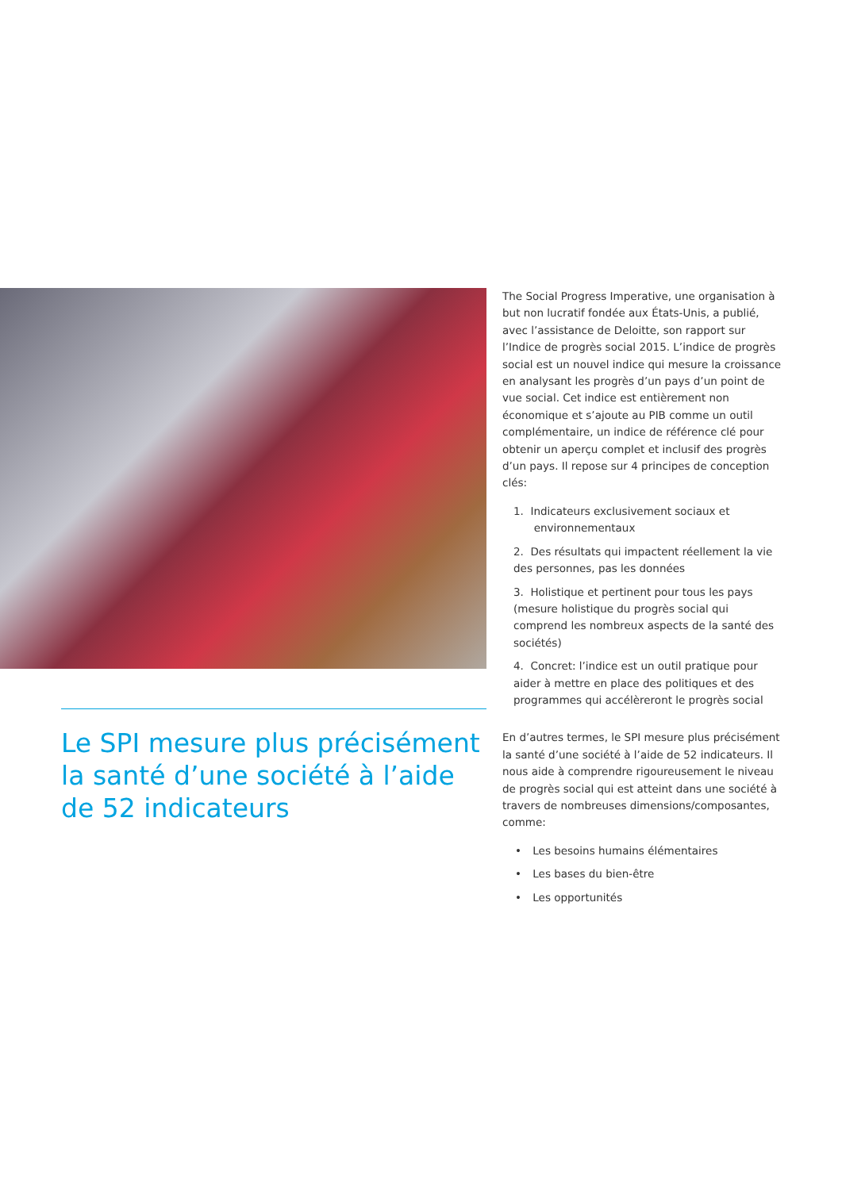Le SPI mesure plus précisément la santé d’une société à l’aide de 52 indicateurs
The Social Progress Imperative, une organisation à but non lucratif fondée aux États-Unis, a publié, avec l’assistance de Deloitte, son rapport sur l’Indice de progrès social 2015. L’indice de progrès social est un nouvel indice qui mesure la croissance en analysant les progrès d’un pays d’un point de vue social. Cet indice est entièrement non économique et s’ajoute au PIB comme un outil complémentaire, un indice de référence clé pour obtenir un aperçu complet et inclusif des progrès d’un pays. Il repose sur 4 principes de conception clés:
1. Indicateurs exclusivement sociaux et
environnementaux
2. Des résultats qui impactent réellement la vie des personnes, pas les données
3. Holistique et pertinent pour tous les pays (mesure holistique du progrès social qui comprend les nombreux aspects de la santé des sociétés)
4. Concret: l’indice est un outil pratique pour aider à mettre en place des politiques et des programmes qui accélèreront le progrès social
En d’autres termes, le SPI mesure plus précisément la santé d’une société à l’aide de 52 indicateurs. Il nous aide à comprendre rigoureusement le niveau de progrès social qui est atteint dans une société à travers de nombreuses dimensions/composantes, comme:
• Les besoins humains élémentaires
• Les bases du bien-être
• Les opportunités